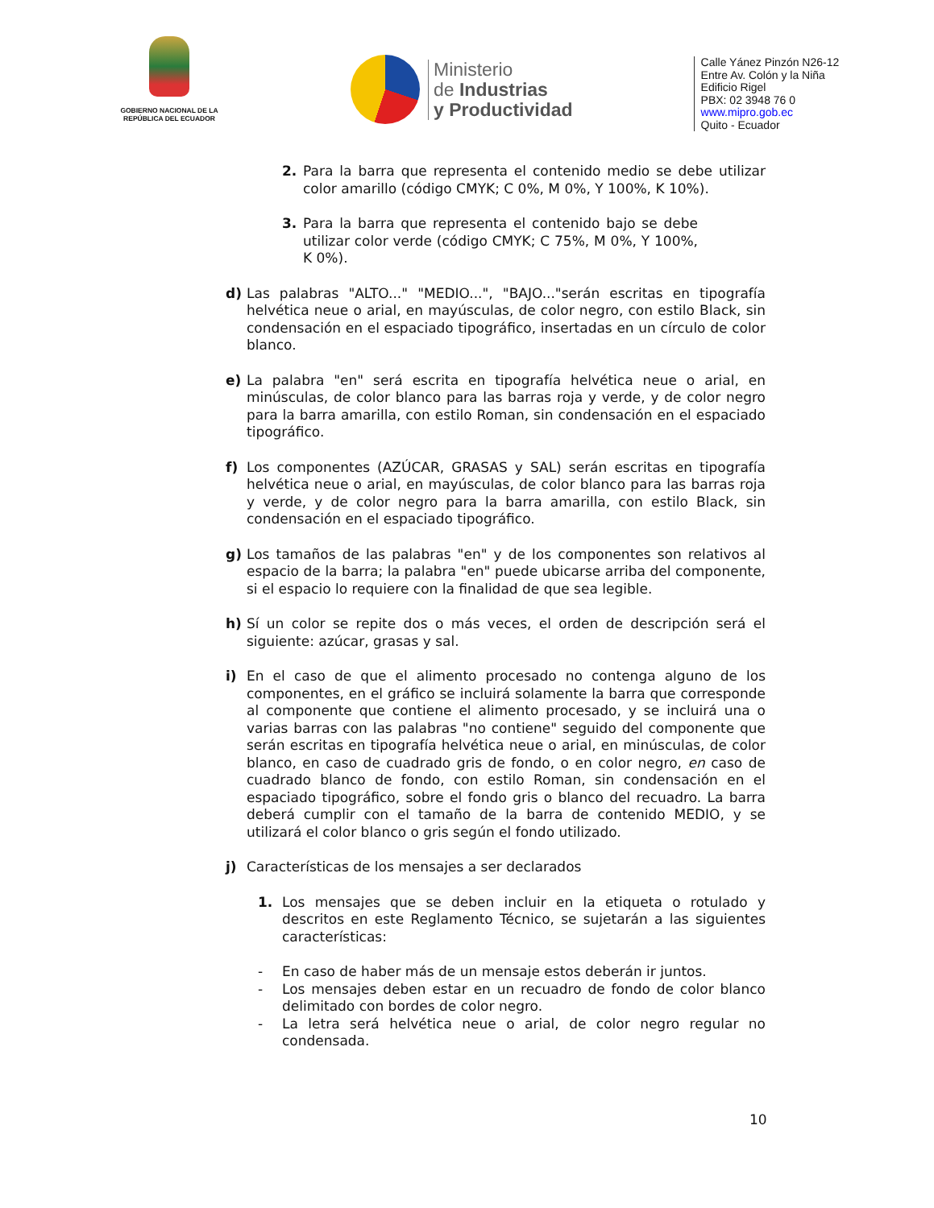GOBIERNO NACIONAL DE LA REPÚBLICA DEL ECUADOR
Ministerio
de Industrias
y Productividad
Calle Yánez Pinzón N26-12
Entre Av. Colón y la Niña
Edificio Rigel
PBX: 02 3948 76 0
www.mipro.gob.ec
Quito - Ecuador
2. Para la barra que representa el contenido medio se debe utilizar color amarillo (código CMYK; C 0%, M 0%, Y 100%, K 10%).
3. Para la barra que representa el contenido bajo se debe utilizar color verde (código CMYK; C 75%, M 0%, Y 100%, K 0%).
d) Las palabras "ALTO..." "MEDIO...", "BAJO..."serán escritas en tipografía helvética neue o arial, en mayúsculas, de color negro, con estilo Black, sin condensación en el espaciado tipográfico, insertadas en un círculo de color blanco.
e) La palabra "en" será escrita en tipografía helvética neue o arial, en minúsculas, de color blanco para las barras roja y verde, y de color negro para la barra amarilla, con estilo Roman, sin condensación en el espaciado tipográfico.
f) Los componentes (AZÚCAR, GRASAS y SAL) serán escritas en tipografía helvética neue o arial, en mayúsculas, de color blanco para las barras roja y verde, y de color negro para la barra amarilla, con estilo Black, sin condensación en el espaciado tipográfico.
g) Los tamaños de las palabras "en" y de los componentes son relativos al espacio de la barra; la palabra "en" puede ubicarse arriba del componente, si el espacio lo requiere con la finalidad de que sea legible.
h) Sí un color se repite dos o más veces, el orden de descripción será el siguiente: azúcar, grasas y sal.
i) En el caso de que el alimento procesado no contenga alguno de los componentes, en el gráfico se incluirá solamente la barra que corresponde al componente que contiene el alimento procesado, y se incluirá una o varias barras con las palabras "no contiene" seguido del componente que serán escritas en tipografía helvética neue o arial, en minúsculas, de color blanco, en caso de cuadrado gris de fondo, o en color negro, en caso de cuadrado blanco de fondo, con estilo Roman, sin condensación en el espaciado tipográfico, sobre el fondo gris o blanco del recuadro. La barra deberá cumplir con el tamaño de la barra de contenido MEDIO, y se utilizará el color blanco o gris según el fondo utilizado.
j) Características de los mensajes a ser declarados
1. Los mensajes que se deben incluir en la etiqueta o rotulado y descritos en este Reglamento Técnico, se sujetarán a las siguientes características:
- En caso de haber más de un mensaje estos deberán ir juntos.
- Los mensajes deben estar en un recuadro de fondo de color blanco delimitado con bordes de color negro.
- La letra será helvética neue o arial, de color negro regular no condensada.
10